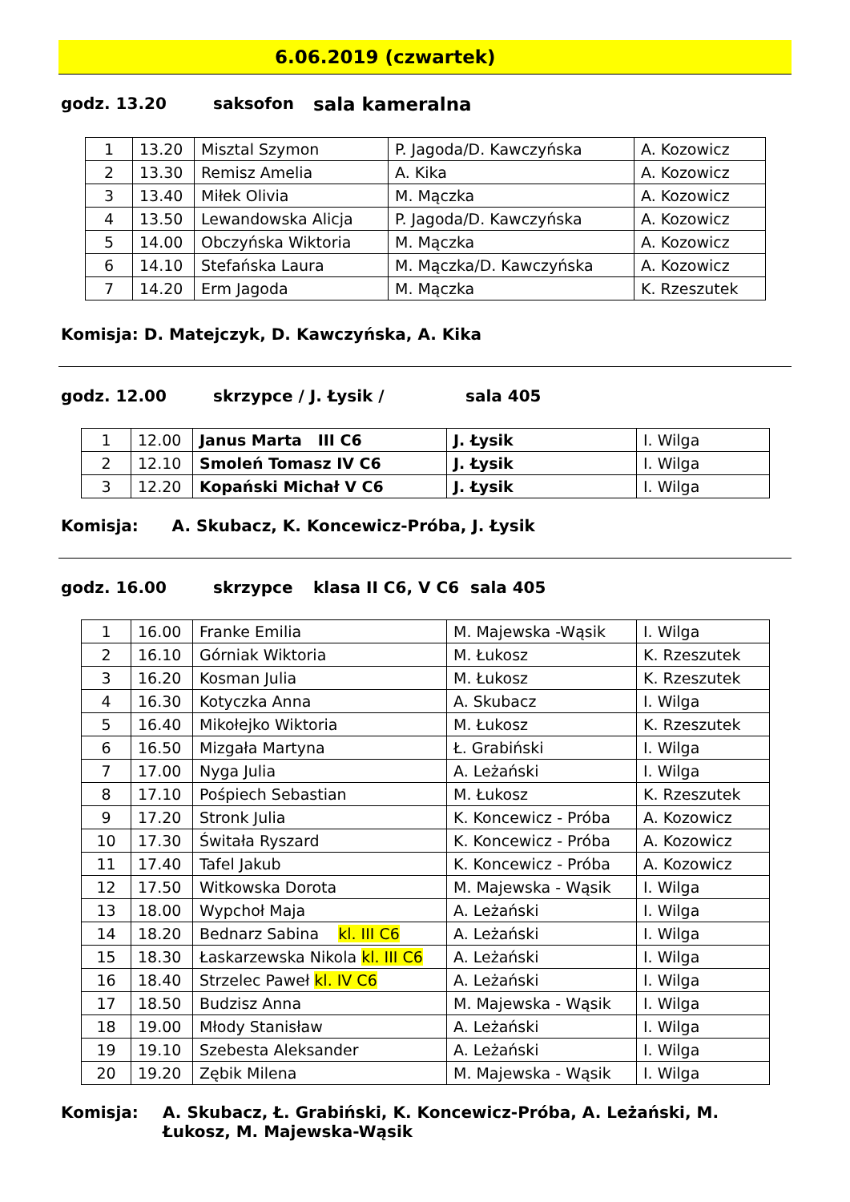6.06.2019 (czwartek)
godz. 13.20 saksofon sala kameralna
| 1 | 13.20 | Misztal Szymon | P. Jagoda/D. Kawczyńska | A. Kozowicz |
| 2 | 13.30 | Remisz Amelia | A. Kika | A. Kozowicz |
| 3 | 13.40 | Miłek Olivia | M. Mączka | A. Kozowicz |
| 4 | 13.50 | Lewandowska Alicja | P. Jagoda/D. Kawczyńska | A. Kozowicz |
| 5 | 14.00 | Obczyńska Wiktoria | M. Mączka | A. Kozowicz |
| 6 | 14.10 | Stefańska Laura | M. Mączka/D. Kawczyńska | A. Kozowicz |
| 7 | 14.20 | Erm Jagoda | M. Mączka | K. Rzeszutek |
Komisja: D. Matejczyk, D. Kawczyńska, A. Kika
godz. 12.00 skrzypce / J. Łysik / sala 405
| 1 | 12.00 | Janus Marta III C6 | J. Łysik | I. Wilga |
| 2 | 12.10 | Smoleń Tomasz IV C6 | J. Łysik | I. Wilga |
| 3 | 12.20 | Kopański Michał V C6 | J. Łysik | I. Wilga |
Komisja: A. Skubacz, K. Koncewicz-Próba, J. Łysik
godz. 16.00 skrzypce klasa II C6, V C6 sala 405
| 1 | 16.00 | Franke Emilia | M. Majewska -Wąsik | I. Wilga |
| 2 | 16.10 | Górniak Wiktoria | M. Łukosz | K. Rzeszutek |
| 3 | 16.20 | Kosman Julia | M. Łukosz | K. Rzeszutek |
| 4 | 16.30 | Kotyczka Anna | A. Skubacz | I. Wilga |
| 5 | 16.40 | Mikołejko Wiktoria | M. Łukosz | K. Rzeszutek |
| 6 | 16.50 | Mizgała Martyna | Ł. Grabiński | I. Wilga |
| 7 | 17.00 | Nyga Julia | A. Leżański | I. Wilga |
| 8 | 17.10 | Pośpiech Sebastian | M. Łukosz | K. Rzeszutek |
| 9 | 17.20 | Stronk Julia | K. Koncewicz - Próba | A. Kozowicz |
| 10 | 17.30 | Świtała Ryszard | K. Koncewicz - Próba | A. Kozowicz |
| 11 | 17.40 | Tafel Jakub | K. Koncewicz - Próba | A. Kozowicz |
| 12 | 17.50 | Witkowska Dorota | M. Majewska - Wąsik | I. Wilga |
| 13 | 18.00 | Wypchoł Maja | A. Leżański | I. Wilga |
| 14 | 18.20 | Bednarz Sabina kl. III C6 | A. Leżański | I. Wilga |
| 15 | 18.30 | Łaskarzewska Nikola kl. III C6 | A. Leżański | I. Wilga |
| 16 | 18.40 | Strzelec Paweł kl. IV C6 | A. Leżański | I. Wilga |
| 17 | 18.50 | Budzisz Anna | M. Majewska - Wąsik | I. Wilga |
| 18 | 19.00 | Młody Stanisław | A. Leżański | I. Wilga |
| 19 | 19.10 | Szebesta Aleksander | A. Leżański | I. Wilga |
| 20 | 19.20 | Zębik Milena | M. Majewska - Wąsik | I. Wilga |
Komisja: A. Skubacz, Ł. Grabiński, K. Koncewicz-Próba, A. Leżański, M. Łukosz, M. Majewska-Wąsik